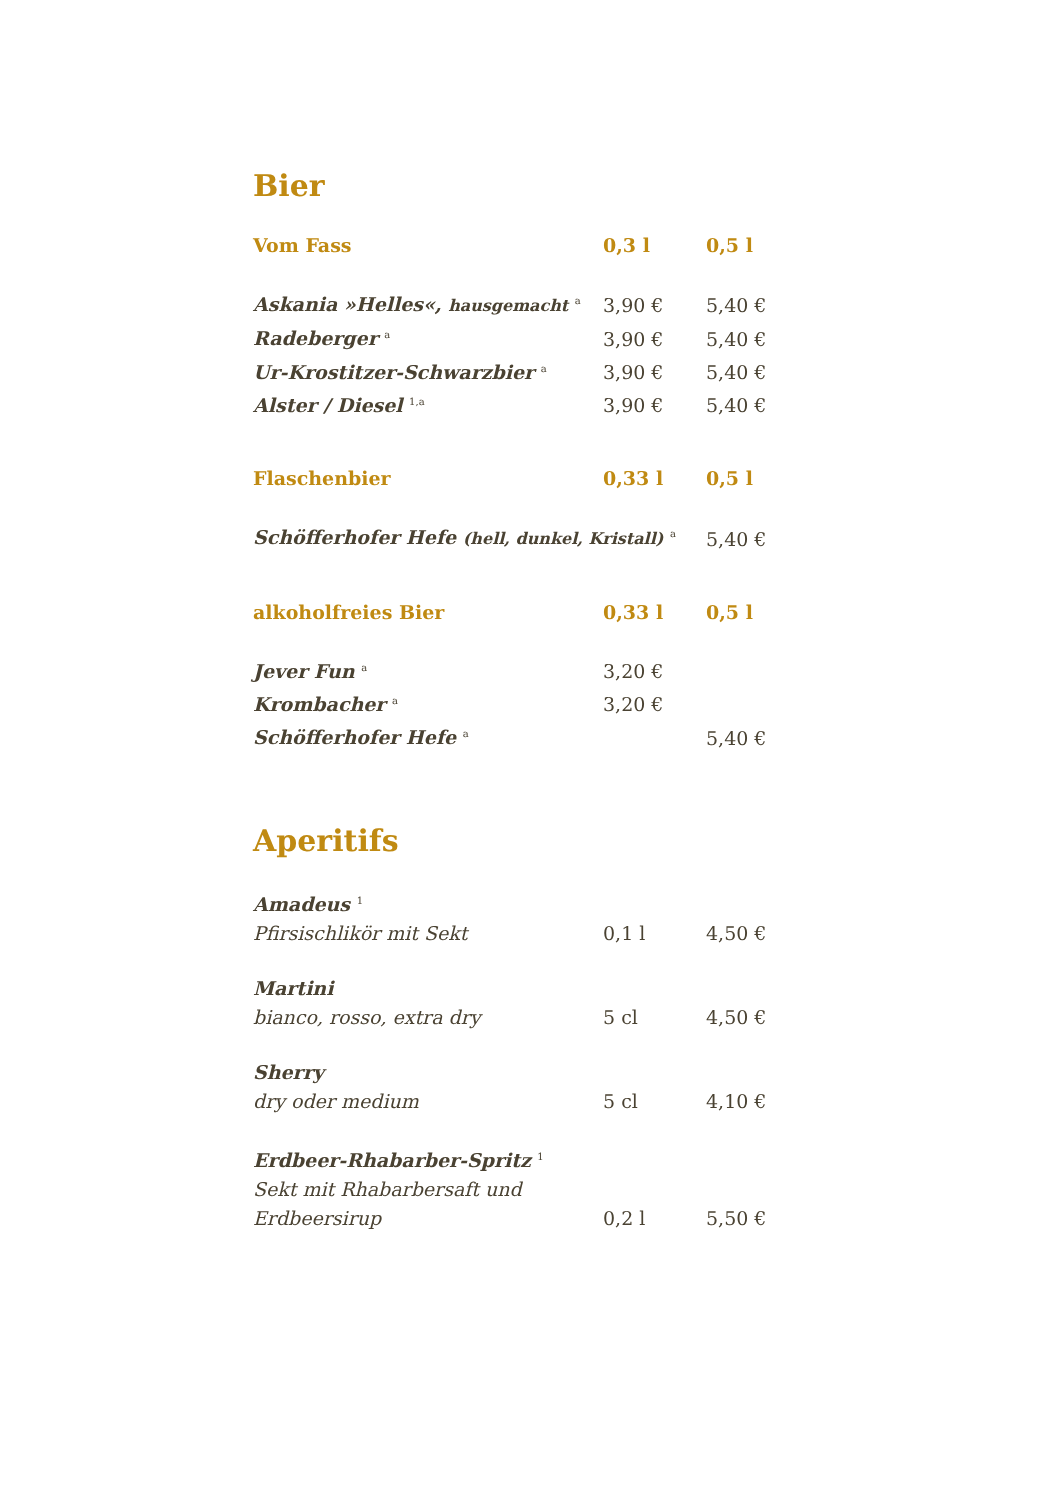Bier
| Vom Fass | 0,3 l | 0,5 l |
| --- | --- | --- |
| Askania »Helles«, hausgemacht <sup>a</sup> | 3,90 € | 5,40 € |
| Radeberger <sup>a</sup> | 3,90 € | 5,40 € |
| Ur-Krostitzer-Schwarzbier <sup>a</sup> | 3,90 € | 5,40 € |
| Alster / Diesel <sup>1,a</sup> | 3,90 € | 5,40 € |
| Flaschenbier | 0,33 l | 0,5 l |
| Schöfferhofer Hefe (hell, dunkel, Kristall) <sup>a</sup> | | 5,40 € |
| alkoholfreies Bier | 0,33 l | 0,5 l |
| Jever Fun <sup>a</sup> | 3,20 € | |
| Krombacher <sup>a</sup> | 3,20 € | |
| Schöfferhofer Hefe <sup>a</sup> | | 5,40 € |
Aperitifs
| Amadeus <sup>1</sup> | | |
| Pfirsischlikör mit Sekt | 0,1 l | 4,50 € |
| Martini | | |
| bianco, rosso, extra dry | 5 cl | 4,50 € |
| Sherry | | |
| dry oder medium | 5 cl | 4,10 € |
| Erdbeer-Rhabarber-Spritz <sup>1</sup> | | |
| Sekt mit Rhabarbersaft und Erdbeersirup | 0,2 l | 5,50 € |